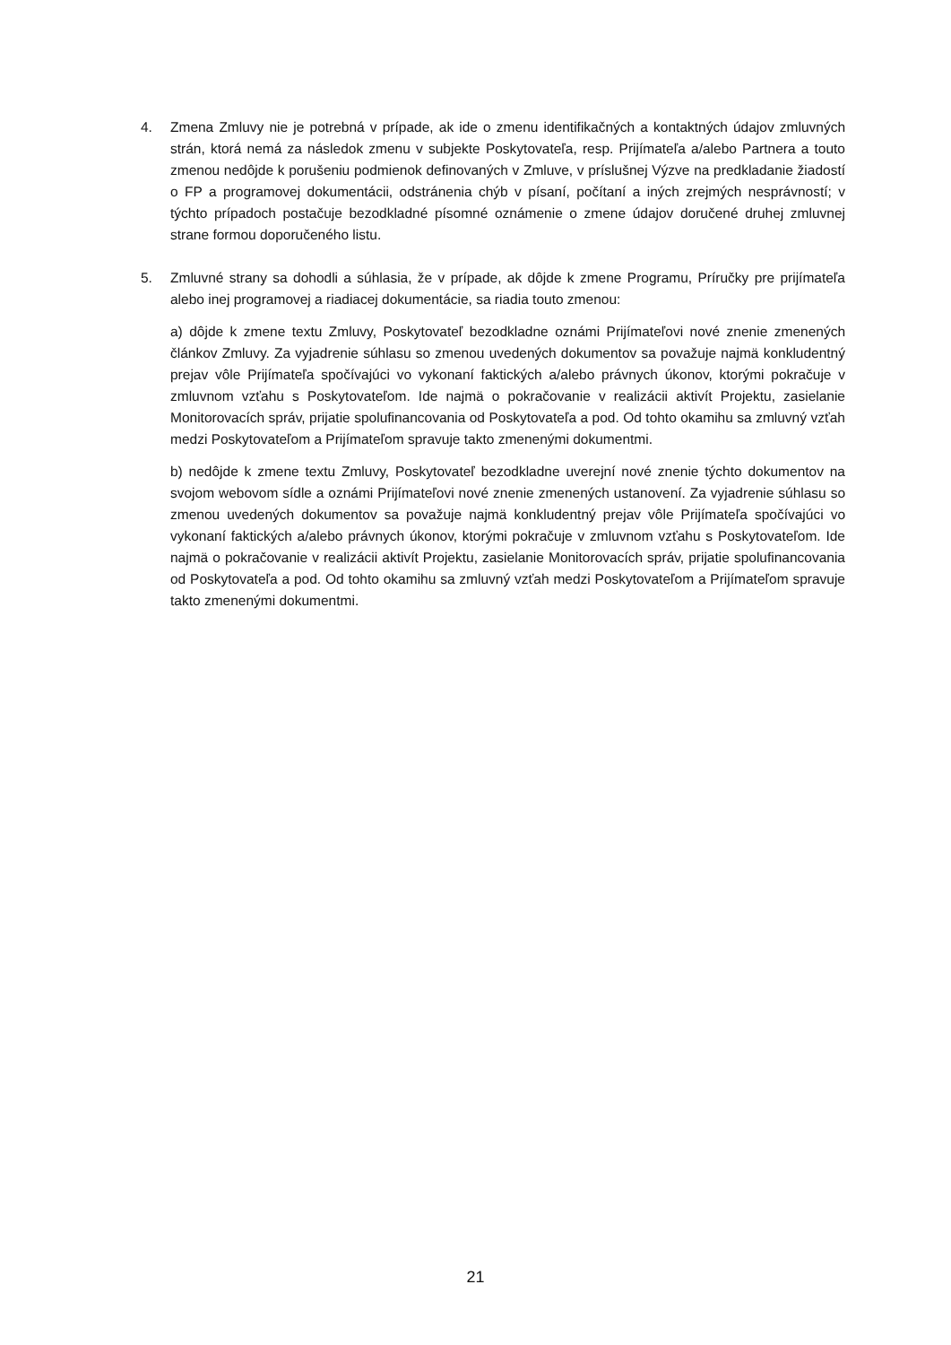4. Zmena Zmluvy nie je potrebná v prípade, ak ide o zmenu identifikačných a kontaktných údajov zmluvných strán, ktorá nemá za následok zmenu v subjekte Poskytovateľa, resp. Prijímateľa a/alebo Partnera a touto zmenou nedôjde k porušeniu podmienok definovaných v Zmluve, v príslušnej Výzve na predkladanie žiadostí o FP a programovej dokumentácii, odstránenia chýb v písaní, počítaní a iných zrejmých nesprávností; v týchto prípadoch postačuje bezodkladné písomné oznámenie o zmene údajov doručené druhej zmluvnej strane formou doporučeného listu.
5. Zmluvné strany sa dohodli a súhlasia, že v prípade, ak dôjde k zmene Programu, Príručky pre prijímateľa alebo inej programovej a riadiacej dokumentácie, sa riadia touto zmenou:
a) dôjde k zmene textu Zmluvy, Poskytovateľ bezodkladne oznámi Prijímateľovi nové znenie zmenených článkov Zmluvy. Za vyjadrenie súhlasu so zmenou uvedených dokumentov sa považuje najmä konkludentný prejav vôle Prijímateľa spočívajúci vo vykonaní faktických a/alebo právnych úkonov, ktorými pokračuje v zmluvnom vzťahu s Poskytovateľom. Ide najmä o pokračovanie v realizácii aktivít Projektu, zasielanie Monitorovacích správ, prijatie spolufinancovania od Poskytovateľa a pod. Od tohto okamihu sa zmluvný vzťah medzi Poskytovateľom a Prijímateľom spravuje takto zmenenými dokumentmi.
b) nedôjde k zmene textu Zmluvy, Poskytovateľ bezodkladne uverejní nové znenie týchto dokumentov na svojom webovom sídle a oznámi Prijímateľovi nové znenie zmenených ustanovení. Za vyjadrenie súhlasu so zmenou uvedených dokumentov sa považuje najmä konkludentný prejav vôle Prijímateľa spočívajúci vo vykonaní faktických a/alebo právnych úkonov, ktorými pokračuje v zmluvnom vzťahu s Poskytovateľom. Ide najmä o pokračovanie v realizácii aktivít Projektu, zasielanie Monitorovacích správ, prijatie spolufinancovania od Poskytovateľa a pod. Od tohto okamihu sa zmluvný vzťah medzi Poskytovateľom a Prijímateľom spravuje takto zmenenými dokumentmi.
21